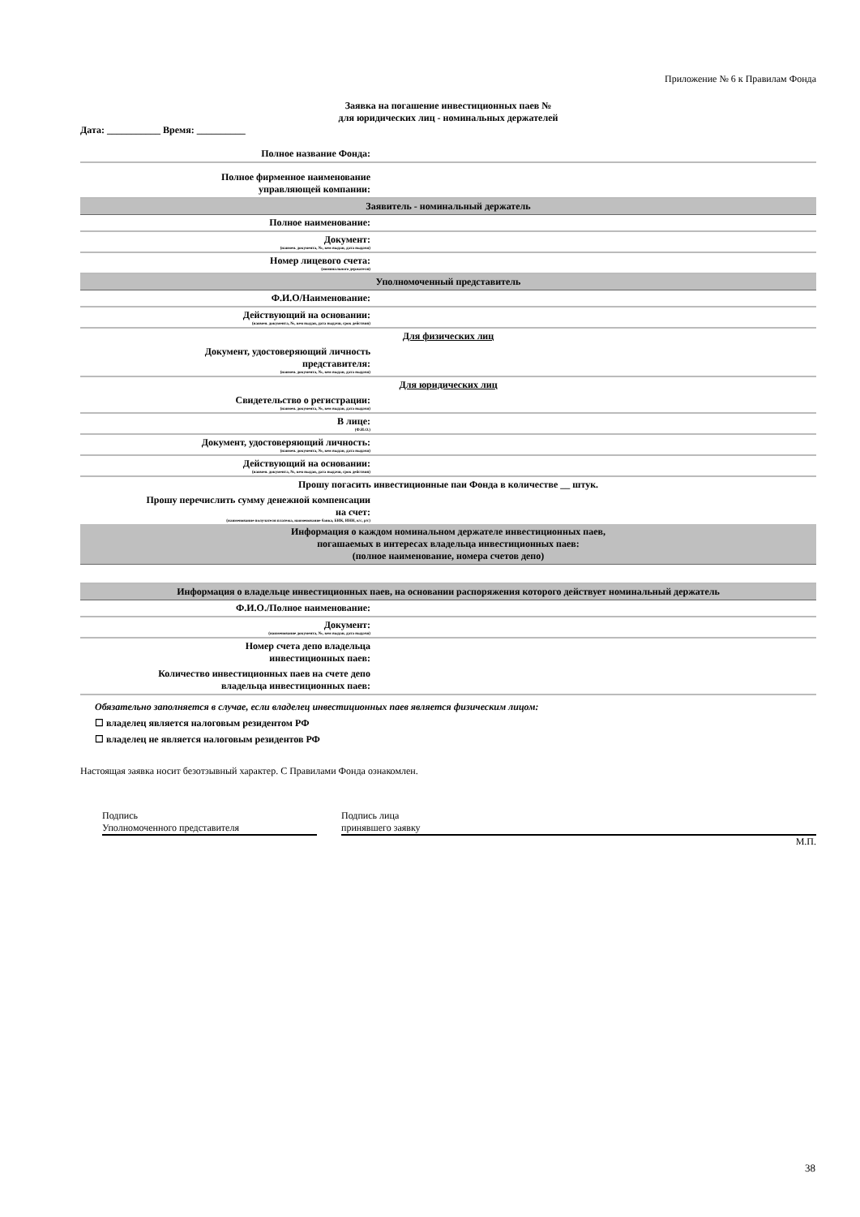Приложение № 6 к Правилам Фонда
Заявка на погашение инвестиционных паев №
для юридических лиц - номинальных держателей
Дата: ___________ Время: __________
| Полное название Фонда: | |
| Полное фирменное наименование управляющей компании: | |
| Заявитель - номинальный держатель | |
| Полное наименование: | |
| Документ: (наимен. документа, №, кем выдан, дата выдачи) | |
| Номер лицевого счета: (номинального держателя) | |
| Уполномоченный представитель | |
| Ф.И.О/Наименование: | |
| Действующий на основании: (наимен. документа, №, кем выдан, дата выдачи, срок действия) | |
| Для физических лиц | |
| Документ, удостоверяющий личность представителя: (наимен. документа, №, кем выдан, дата выдачи) | |
| Для юридических лиц | |
| Свидетельство о регистрации: (наимен. документа, №, кем выдан, дата выдачи) | |
| В лице: (Ф.И.О.) | |
| Документ, удостоверяющий личность: (наимен. документа, №, кем выдан, дата выдачи) | |
| Действующий на основании: (наимен. документа, №, кем выдан, дата выдачи, срок действия) | |
| Прошу погасить инвестиционные паи Фонда в количестве __ штук. | |
| Прошу перечислить сумму денежной компенсации на счет: (наименование получателя платежа, наименование банка, БИК, ИНН, к/с, р/с) | |
| Информация о каждом номинальном держателе инвестиционных паев, погашаемых в интересах владельца инвестиционных паев: (полное наименование, номера счетов депо) | |
| Информация о владельце инвестиционных паев, на основании распоряжения которого действует номинальный держатель | |
| Ф.И.О./Полное наименование: | |
| Документ: (наименование документа, №, кем выдан, дата выдачи) | |
| Номер счета депо владельца инвестиционных паев: | |
| Количество инвестиционных паев на счете депо владельца инвестиционных паев: | |
Обязательно заполняется в случае, если владелец инвестиционных паев является физическим лицом:
☐ владелец является налоговым резидентом РФ
☐ владелец не является налоговым резидентов РФ
Настоящая заявка носит безотзывный характер. С Правилами Фонда ознакомлен.
Подпись
Уполномоченного представителя
Подпись лица
принявшего заявку
М.П.
38